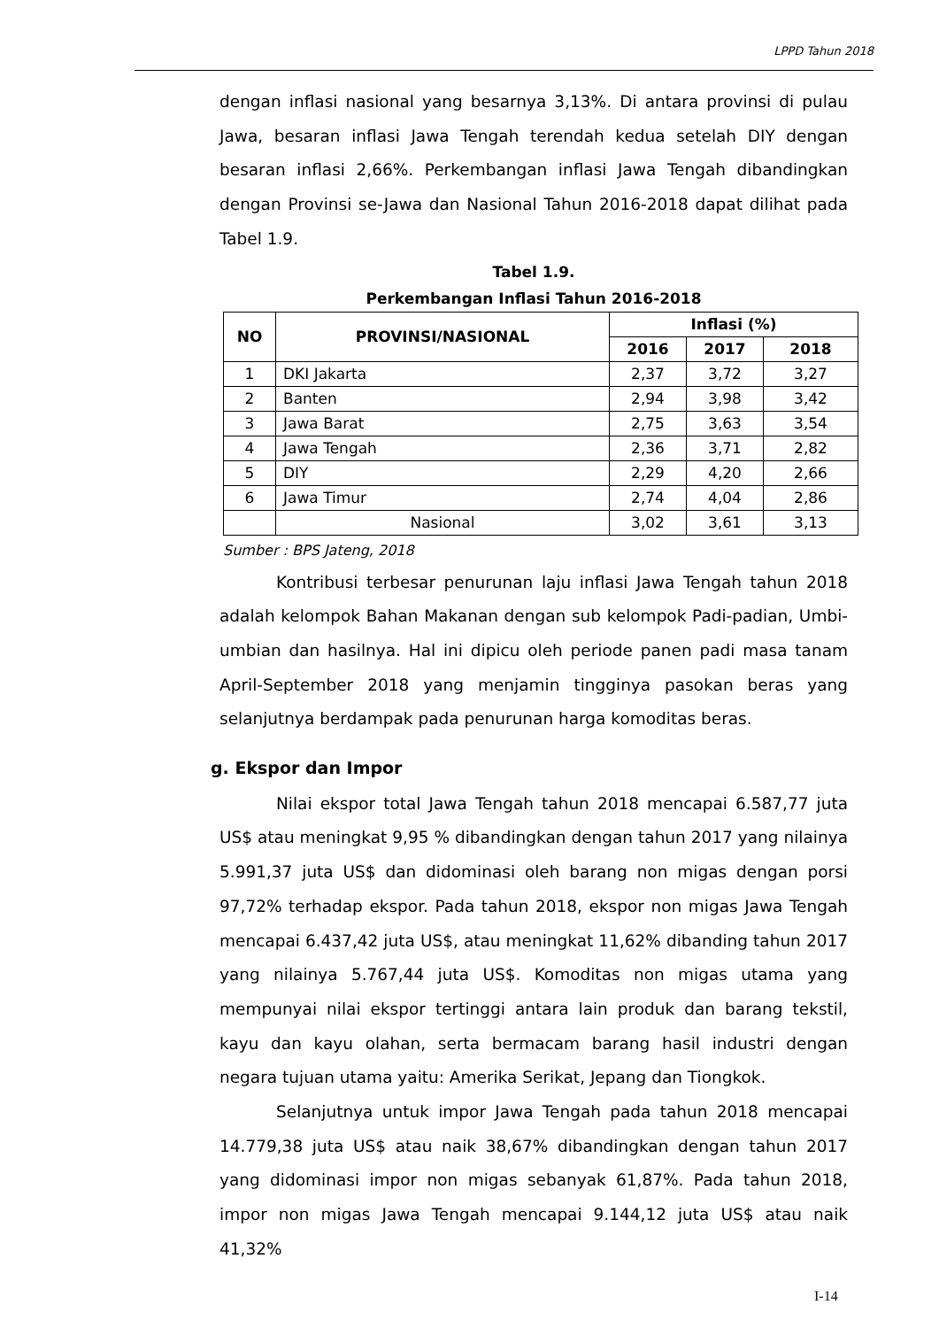LPPD Tahun 2018
dengan inflasi nasional yang besarnya 3,13%. Di antara provinsi di pulau Jawa, besaran inflasi Jawa Tengah terendah kedua setelah DIY dengan besaran inflasi 2,66%. Perkembangan inflasi Jawa Tengah dibandingkan dengan Provinsi se-Jawa dan Nasional Tahun 2016-2018 dapat dilihat pada Tabel 1.9.
Tabel 1.9.
Perkembangan Inflasi Tahun 2016-2018
| NO | PROVINSI/NASIONAL | Inflasi (%) | | |
| --- | --- | --- | --- | --- |
| | | 2016 | 2017 | 2018 |
| 1 | DKI Jakarta | 2,37 | 3,72 | 3,27 |
| 2 | Banten | 2,94 | 3,98 | 3,42 |
| 3 | Jawa Barat | 2,75 | 3,63 | 3,54 |
| 4 | Jawa Tengah | 2,36 | 3,71 | 2,82 |
| 5 | DIY | 2,29 | 4,20 | 2,66 |
| 6 | Jawa Timur | 2,74 | 4,04 | 2,86 |
| | Nasional | 3,02 | 3,61 | 3,13 |
Sumber : BPS Jateng, 2018
Kontribusi terbesar penurunan laju inflasi Jawa Tengah tahun 2018 adalah kelompok Bahan Makanan dengan sub kelompok Padi-padian, Umbi-umbian dan hasilnya. Hal ini dipicu oleh periode panen padi masa tanam April-September 2018 yang menjamin tingginya pasokan beras yang selanjutnya berdampak pada penurunan harga komoditas beras.
g. Ekspor dan Impor
Nilai ekspor total Jawa Tengah tahun 2018 mencapai 6.587,77 juta US$ atau meningkat 9,95 % dibandingkan dengan tahun 2017 yang nilainya 5.991,37 juta US$ dan didominasi oleh barang non migas dengan porsi 97,72% terhadap ekspor. Pada tahun 2018, ekspor non migas Jawa Tengah mencapai 6.437,42 juta US$, atau meningkat 11,62% dibanding tahun 2017 yang nilainya 5.767,44 juta US$. Komoditas non migas utama yang mempunyai nilai ekspor tertinggi antara lain produk dan barang tekstil, kayu dan kayu olahan, serta bermacam barang hasil industri dengan negara tujuan utama yaitu: Amerika Serikat, Jepang dan Tiongkok.
Selanjutnya untuk impor Jawa Tengah pada tahun 2018 mencapai 14.779,38 juta US$ atau naik 38,67% dibandingkan dengan tahun 2017 yang didominasi impor non migas sebanyak 61,87%. Pada tahun 2018, impor non migas Jawa Tengah mencapai 9.144,12 juta US$ atau naik 41,32%
I-14